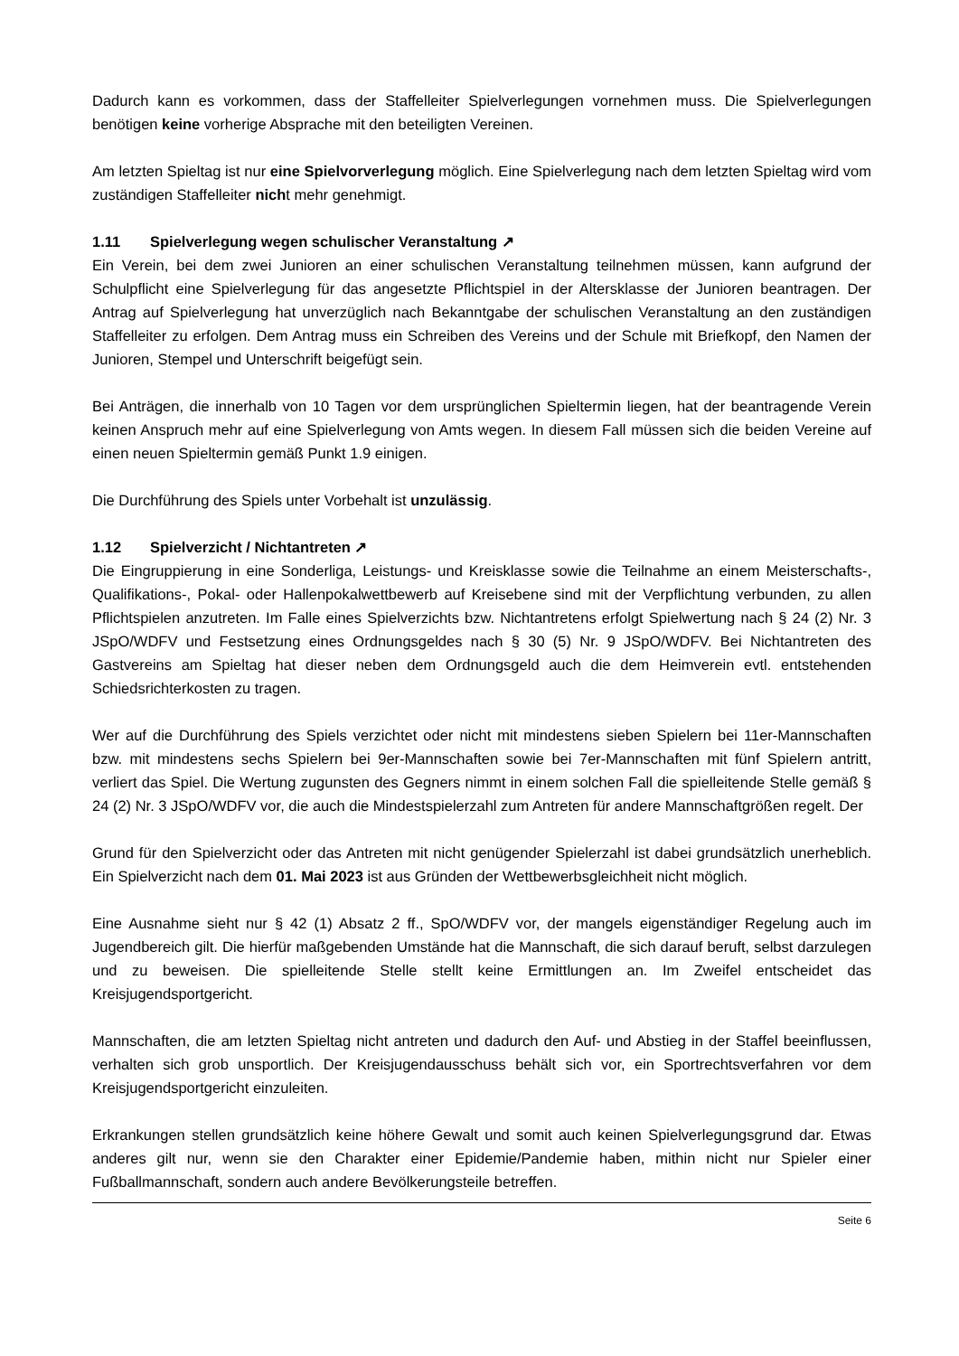Dadurch kann es vorkommen, dass der Staffelleiter Spielverlegungen vornehmen muss. Die Spielverlegungen benötigen keine vorherige Absprache mit den beteiligten Vereinen.
Am letzten Spieltag ist nur eine Spielvorverlegung möglich. Eine Spielverlegung nach dem letzten Spieltag wird vom zuständigen Staffelleiter nicht mehr genehmigt.
1.11 Spielverlegung wegen schulischer Veranstaltung ↗
Ein Verein, bei dem zwei Junioren an einer schulischen Veranstaltung teilnehmen müssen, kann aufgrund der Schulpflicht eine Spielverlegung für das angesetzte Pflichtspiel in der Altersklasse der Junioren beantragen. Der Antrag auf Spielverlegung hat unverzüglich nach Bekanntgabe der schulischen Veranstaltung an den zuständigen Staffelleiter zu erfolgen. Dem Antrag muss ein Schreiben des Vereins und der Schule mit Briefkopf, den Namen der Junioren, Stempel und Unterschrift beigefügt sein.
Bei Anträgen, die innerhalb von 10 Tagen vor dem ursprünglichen Spieltermin liegen, hat der beantragende Verein keinen Anspruch mehr auf eine Spielverlegung von Amts wegen. In diesem Fall müssen sich die beiden Vereine auf einen neuen Spieltermin gemäß Punkt 1.9 einigen.
Die Durchführung des Spiels unter Vorbehalt ist unzulässig.
1.12 Spielverzicht / Nichtantreten ↗
Die Eingruppierung in eine Sonderliga, Leistungs- und Kreisklasse sowie die Teilnahme an einem Meisterschafts-, Qualifikations-, Pokal- oder Hallenpokalwettbewerb auf Kreisebene sind mit der Verpflichtung verbunden, zu allen Pflichtspielen anzutreten. Im Falle eines Spielverzichts bzw. Nichtantretens erfolgt Spielwertung nach § 24 (2) Nr. 3 JSpO/WDFV und Festsetzung eines Ordnungsgeldes nach § 30 (5) Nr. 9 JSpO/WDFV. Bei Nichtantreten des Gastvereins am Spieltag hat dieser neben dem Ordnungsgeld auch die dem Heimverein evtl. entstehenden Schiedsrichterkosten zu tragen.
Wer auf die Durchführung des Spiels verzichtet oder nicht mit mindestens sieben Spielern bei 11er-Mannschaften bzw. mit mindestens sechs Spielern bei 9er-Mannschaften sowie bei 7er-Mannschaften mit fünf Spielern antritt, verliert das Spiel. Die Wertung zugunsten des Gegners nimmt in einem solchen Fall die spielleitende Stelle gemäß § 24 (2) Nr. 3 JSpO/WDFV vor, die auch die Mindestspielerzahl zum Antreten für andere Mannschaftgrößen regelt. Der
Grund für den Spielverzicht oder das Antreten mit nicht genügender Spielerzahl ist dabei grundsätzlich unerheblich. Ein Spielverzicht nach dem 01. Mai 2023 ist aus Gründen der Wettbewerbsgleichheit nicht möglich.
Eine Ausnahme sieht nur § 42 (1) Absatz 2 ff., SpO/WDFV vor, der mangels eigenständiger Regelung auch im Jugendbereich gilt. Die hierfür maßgebenden Umstände hat die Mannschaft, die sich darauf beruft, selbst darzulegen und zu beweisen. Die spielleitende Stelle stellt keine Ermittlungen an. Im Zweifel entscheidet das Kreisjugendsportgericht.
Mannschaften, die am letzten Spieltag nicht antreten und dadurch den Auf- und Abstieg in der Staffel beeinflussen, verhalten sich grob unsportlich. Der Kreisjugendausschuss behält sich vor, ein Sportrechtsverfahren vor dem Kreisjugendsportgericht einzuleiten.
Erkrankungen stellen grundsätzlich keine höhere Gewalt und somit auch keinen Spielverlegungsgrund dar. Etwas anderes gilt nur, wenn sie den Charakter einer Epidemie/Pandemie haben, mithin nicht nur Spieler einer Fußballmannschaft, sondern auch andere Bevölkerungsteile betreffen.
Seite 6